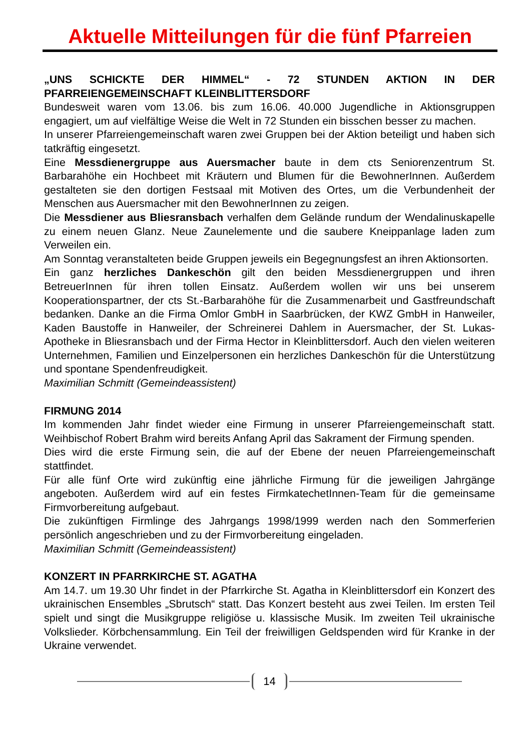Aktuelle Mitteilungen für die fünf Pfarreien
„UNS SCHICKTE DER HIMMEL“ - 72 STUNDEN AKTION IN DER PFARREIENGEMEINSCHAFT KLEINBLITTERSDORF
Bundesweit waren vom 13.06. bis zum 16.06. 40.000 Jugendliche in Aktionsgruppen engagiert, um auf vielfältige Weise die Welt in 72 Stunden ein bisschen besser zu machen.
In unserer Pfarreiengemeinschaft waren zwei Gruppen bei der Aktion beteiligt und haben sich tatkräftig eingesetzt.
Eine Messdienergruppe aus Auersmacher baute in dem cts Seniorenzentrum St. Barbarahöhe ein Hochbeet mit Kräutern und Blumen für die BewohnerInnen. Außerdem gestalteten sie den dortigen Festsaal mit Motiven des Ortes, um die Verbundenheit der Menschen aus Auersmacher mit den BewohnerInnen zu zeigen.
Die Messdiener aus Bliesransbach verhalfen dem Gelände rundum der Wendalinuskapelle zu einem neuen Glanz. Neue Zaunelemente und die saubere Kneippanlage laden zum Verweilen ein.
Am Sonntag veranstalteten beide Gruppen jeweils ein Begegnungsfest an ihren Aktionsorten.
Ein ganz herzliches Dankeschön gilt den beiden Messdienergruppen und ihren BetreuerInnen für ihren tollen Einsatz. Außerdem wollen wir uns bei unserem Kooperationspartner, der cts St.-Barbarahöhe für die Zusammenarbeit und Gastfreundschaft bedanken. Danke an die Firma Omlor GmbH in Saarbrücken, der KWZ GmbH in Hanweiler, Kaden Baustoffe in Hanweiler, der Schreinerei Dahlem in Auersmacher, der St. Lukas-Apotheke in Bliesransbach und der Firma Hector in Kleinblittersdorf. Auch den vielen weiteren Unternehmen, Familien und Einzelpersonen ein herzliches Dankeschön für die Unterstützung und spontane Spendenfreudigkeit.
Maximilian Schmitt (Gemeindeassistent)
FIRMUNG 2014
Im kommenden Jahr findet wieder eine Firmung in unserer Pfarreiengemeinschaft statt. Weihbischof Robert Brahm wird bereits Anfang April das Sakrament der Firmung spenden.
Dies wird die erste Firmung sein, die auf der Ebene der neuen Pfarreiengemeinschaft stattfindet.
Für alle fünf Orte wird zukünftig eine jährliche Firmung für die jeweiligen Jahrgänge angeboten. Außerdem wird auf ein festes FirmkatechetInnen-Team für die gemeinsame Firmvorbereitung aufgebaut.
Die zukünftigen Firmlinge des Jahrgangs 1998/1999 werden nach den Sommerferien persönlich angeschrieben und zu der Firmvorbereitung eingeladen.
Maximilian Schmitt (Gemeindeassistent)
KONZERT IN PFARRKIRCHE ST. AGATHA
Am 14.7. um 19.30 Uhr findet in der Pfarrkirche St. Agatha in Kleinblittersdorf ein Konzert des ukrainischen Ensembles „Sbrutsch“ statt. Das Konzert besteht aus zwei Teilen. Im ersten Teil spielt und singt die Musikgruppe religiöse u. klassische Musik. Im zweiten Teil ukrainische Volkslieder. Körbchensammlung. Ein Teil der freiwilligen Geldspenden wird für Kranke in der Ukraine verwendet.
14